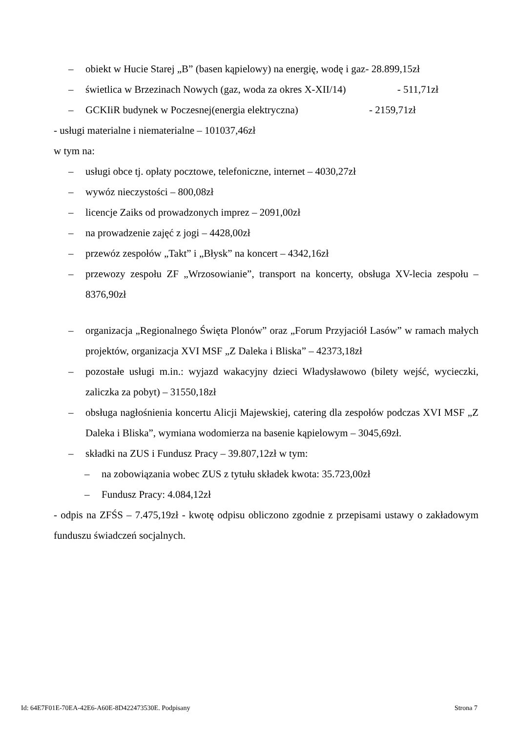– obiekt w Hucie Starej „B” (basen kąpielowy) na energię, wodę i gaz- 28.899,15zł
– świetlica w Brzezinach Nowych (gaz, woda za okres X-XII/14) - 511,71zł
– GCKIiR budynek w Poczesnej(energia elektryczna) - 2159,71zł
- usługi materialne i niematerialne – 101037,46zł
w tym na:
– usługi obce tj. opłaty pocztowe, telefoniczne, internet – 4030,27zł
– wywóz nieczystości – 800,08zł
– licencje Zaiks od prowadzonych imprez – 2091,00zł
– na prowadzenie zajęć z jogi – 4428,00zł
– przewóz zespołów „Takt” i „Błysk” na koncert – 4342,16zł
– przewozy zespołu ZF „Wrzosowianie”, transport na koncerty, obsługa XV-lecia zespołu – 8376,90zł
– organizacja „Regionalnego Święta Plonów” oraz „Forum Przyjaciół Lasów” w ramach małych projektów, organizacja XVI MSF „Z Daleka i Bliska” – 42373,18zł
– pozostałe usługi m.in.: wyjazd wakacyjny dzieci Władysławowo (bilety wejść, wycieczki, zaliczka za pobyt) – 31550,18zł
– obsługa nagłośnienia koncertu Alicji Majewskiej, catering dla zespołów podczas XVI MSF „Z Daleka i Bliska”, wymiana wodomierza na basenie kąpielowym – 3045,69zł.
– składki na ZUS i Fundusz Pracy – 39.807,12zł w tym:
– na zobowiązania wobec ZUS z tytułu składek kwota: 35.723,00zł
– Fundusz Pracy: 4.084,12zł
- odpis na ZFŚS – 7.475,19zł - kwotę odpisu obliczono zgodnie z przepisami ustawy o zakładowym funduszu świadczeń socjalnych.
Id: 64E7F01E-70EA-42E6-A60E-8D422473530E. Podpisany Strona 7